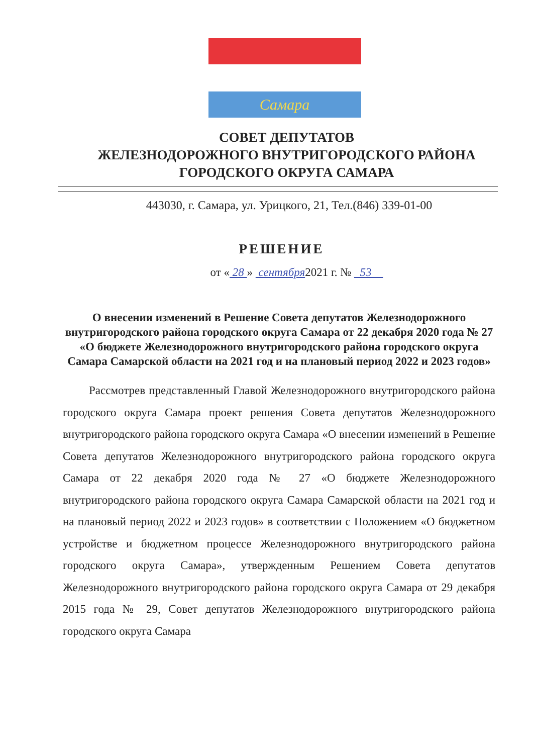Самара
СОВЕТ ДЕПУТАТОВ
ЖЕЛЕЗНОДОРОЖНОГО ВНУТРИГОРОДСКОГО РАЙОНА
ГОРОДСКОГО ОКРУГА САМАРА
443030, г. Самара, ул. Урицкого, 21, Тел.(846) 339-01-00
РЕШЕНИЕ
от « 28 » сентября2021 г. № 53
О внесении изменений в Решение Совета депутатов Железнодорожного внутригородского района городского округа Самара от 22 декабря 2020 года № 27 «О бюджете Железнодорожного внутригородского района городского округа Самара Самарской области на 2021 год и на плановый период 2022 и 2023 годов»
Рассмотрев представленный Главой Железнодорожного внутригородского района городского округа Самара проект решения Совета депутатов Железнодорожного внутригородского района городского округа Самара «О внесении изменений в Решение Совета депутатов Железнодорожного внутригородского района городского округа Самара от 22 декабря 2020 года № 27 «О бюджете Железнодорожного внутригородского района городского округа Самара Самарской области на 2021 год и на плановый период 2022 и 2023 годов» в соответствии с Положением «О бюджетном устройстве и бюджетном процессе Железнодорожного внутригородского района городского округа Самара», утвержденным Решением Совета депутатов Железнодорожного внутригородского района городского округа Самара от 29 декабря 2015 года № 29, Совет депутатов Железнодорожного внутригородского района городского округа Самара